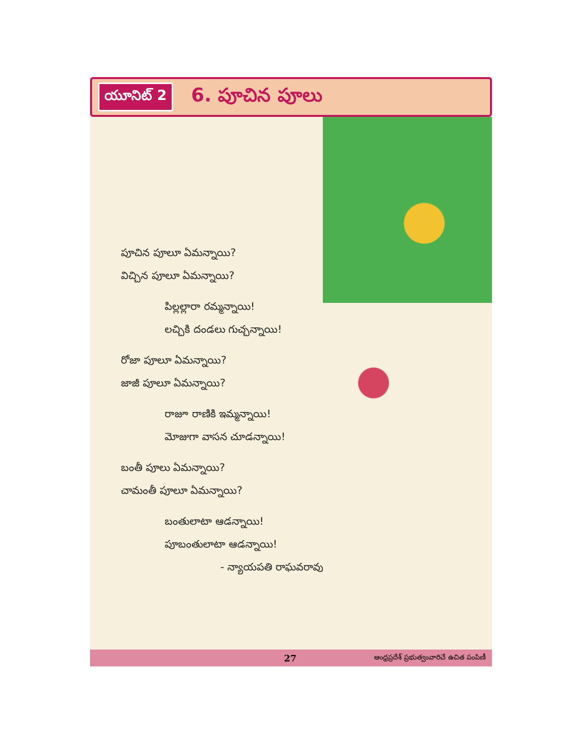యూనిట్ 2 6. పూచిన పూలు
పూచిన పూలూ ఏమన్నాయి?
విచ్చిన పూలూ ఏమన్నాయి?
పిల్లల్లారా రమ్మన్నాయి!
లచ్చికి దండలు గుచ్చన్నాయి!
రోజా పూలూ ఏమన్నాయి?
జాజీ పూలూ ఏమన్నాయి?
రాజూ రాణికి ఇమ్మన్నాయి!
మోజుగా వాసన చూడన్నాయి!
బంతీ పూలు ఏమన్నాయి?
చామంతీ పూలూ ఏమన్నాయి?
బంతులాటా ఆడన్నాయి!
పూబంతులాటా ఆడన్నాయి!
- న్యాయపతి రాఘవరావు
27 ఆంధ్రప్రదేశ్ ప్రభుత్వంవారిచే ఉచిత పంపిణీ